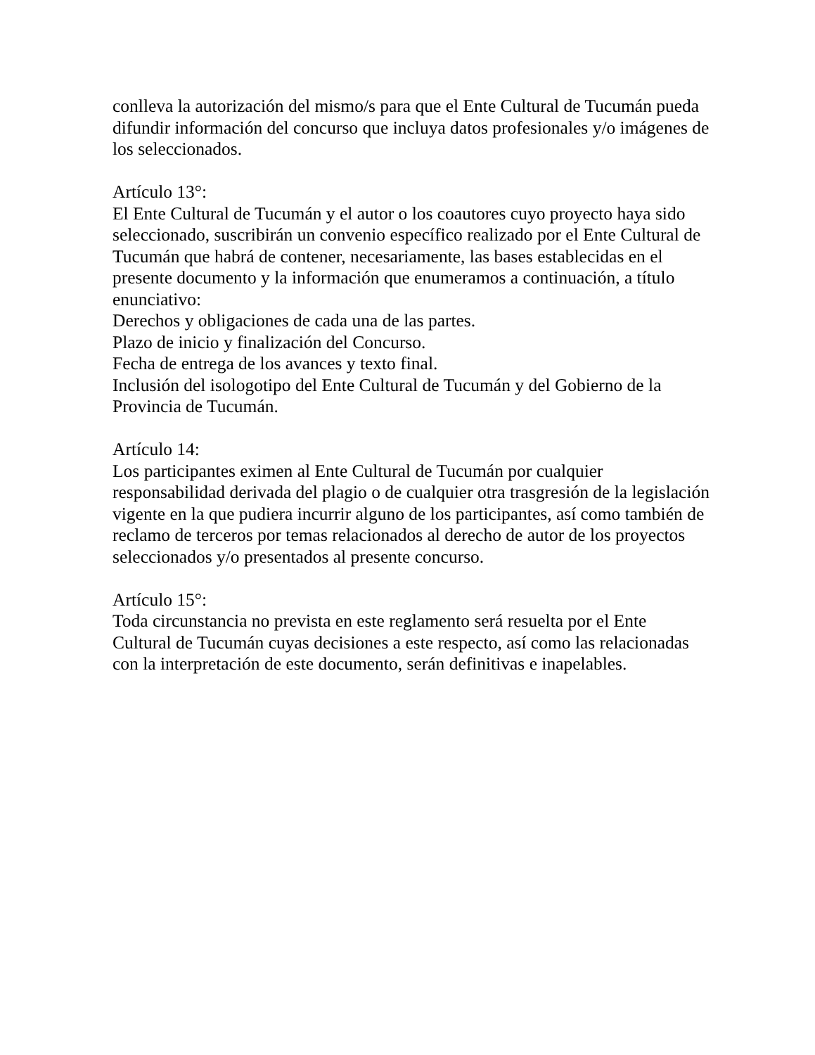conlleva la autorización del mismo/s para que el Ente Cultural de Tucumán pueda difundir información del concurso que incluya datos profesionales y/o imágenes de los seleccionados.
Artículo 13°:
El Ente Cultural de Tucumán y el autor o los coautores cuyo proyecto haya sido seleccionado, suscribirán un convenio específico realizado por el Ente Cultural de Tucumán que habrá de contener, necesariamente, las bases establecidas en el presente documento y la información que enumeramos a continuación, a título enunciativo:
Derechos y obligaciones de cada una de las partes.
Plazo de inicio y finalización del Concurso.
Fecha de entrega de los avances y texto final.
Inclusión del isologotipo del Ente Cultural de Tucumán y del Gobierno de la Provincia de Tucumán.
Artículo 14:
Los participantes eximen al Ente Cultural de Tucumán por cualquier responsabilidad derivada del plagio o de cualquier otra trasgresión de la legislación vigente en la que pudiera incurrir alguno de los participantes, así como también de reclamo de terceros por temas relacionados al derecho de autor de los proyectos seleccionados y/o presentados al presente concurso.
Artículo 15°:
Toda circunstancia no prevista en este reglamento será resuelta por el Ente Cultural de Tucumán cuyas decisiones a este respecto, así como las relacionadas con la interpretación de este documento, serán definitivas e inapelables.